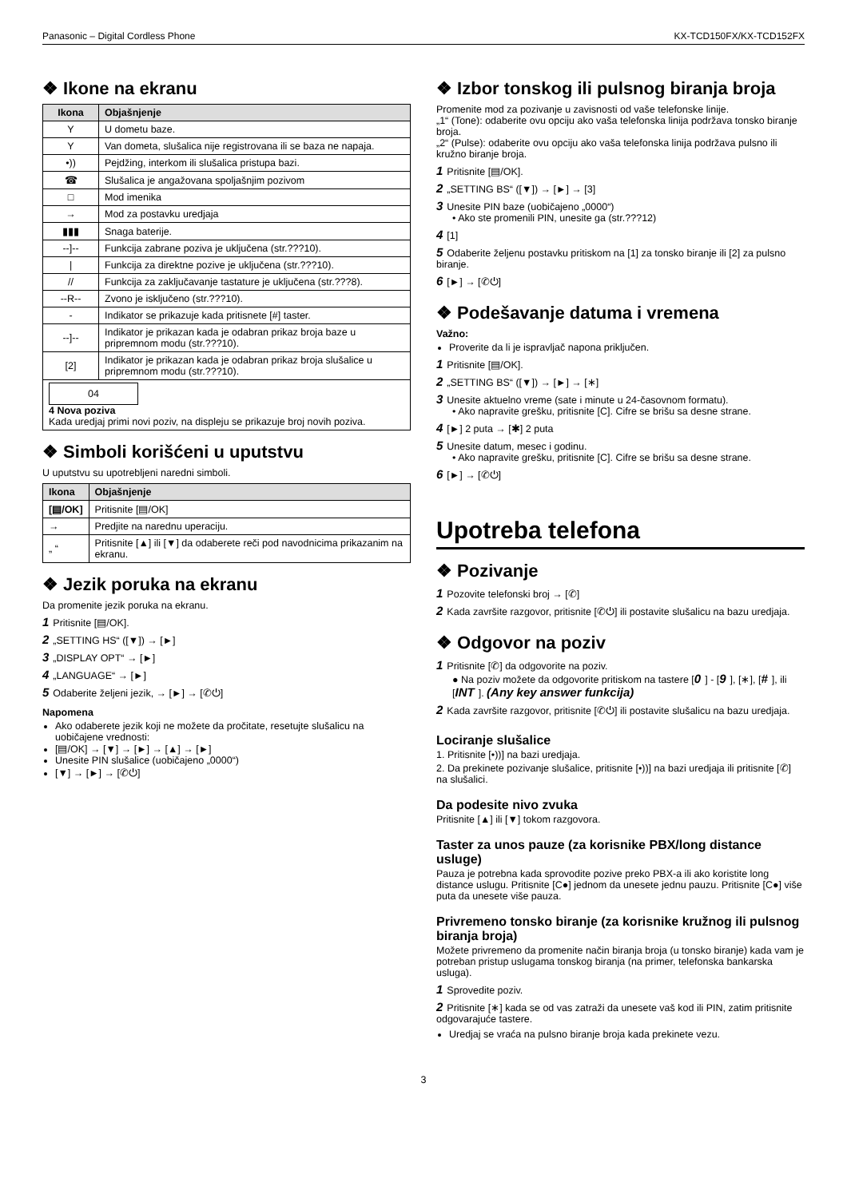Panasonic – Digital Cordless Phone KX-TCD150FX/KX-TCD152FX
❖ Ikone na ekranu
| Ikona | Objašnjenje |
| --- | --- |
| Y | U dometu baze. |
| Y | Van dometa, slušalica nije registrovana ili se baza ne napaja. |
| •)) | Pejdžing, interkom ili slušalica pristupa bazi. |
| ☎ | Slušalica je angažovana spoljašnjim pozivom |
| □ | Mod imenika |
| → | Mod za postavku uredjaja |
| ▮▮▮ | Snaga baterije. |
| --]-- | Funkcija zabrane poziva je uključena (str.???10). |
| / | Funkcija za direktne pozive je uključena (str.???10). |
| // | Funkcija za zaključavanje tastature je uključena (str.???8). |
| --R-- | Zvono je isključeno (str.???10). |
| - | Indikator se prikazuje kada pritisnete [#] taster. |
| --]-- | Indikator je prikazan kada je odabran prikaz broja baze u pripremnom modu (str.???10). |
| [2] | Indikator je prikazan kada je odabran prikaz broja slušalice u pripremnom modu (str.???10). |
| 04 4 Nova poziva Kada uredjaj primi novi poziv, na displeju se prikazuje broj novih poziva. | |
❖ Simboli korišćeni u uputstvu
U uputstvu su upotrebljeni naredni simboli.
| Ikona | Objašnjenje |
| --- | --- |
| [▤/OK] | Pritisnite [▤/OK] |
| → | Predjite na narednu uperaciju. |
| „ “ | Pritisnite [▲] ili [▼] da odaberete reči pod navodnicima prikazanim na ekranu. |
❖ Jezik poruka na ekranu
Da promenite jezik poruka na ekranu.
1 Pritisnite [▤/OK].
2 „SETTING HS“ ([▼]) → [►]
3 „DISPLAY OPT“ → [►]
4 „LANGUAGE“ → [►]
5 Odaberite željeni jezik, → [►] → [✆⏻]
Napomena
Ako odaberete jezik koji ne možete da pročitate, resetujte slušalicu na uobičajene vrednosti:
[▤/OK] → [▼] → [►] → [▲] → [►]
Unesite PIN slušalice (uobičajeno „0000“)
[▼] → [►] → [✆⏻]
❖ Izbor tonskog ili pulsnog biranja broja
Promenite mod za pozivanje u zavisnosti od vaše telefonske linije.
„1“ (Tone): odaberite ovu opciju ako vaša telefonska linija podržava tonsko biranje broja.
„2“ (Pulse): odaberite ovu opciju ako vaša telefonska linija podržava pulsno ili kružno biranje broja.
1 Pritisnite [▤/OK].
2 „SETTING BS“ ([▼]) → [►] → [3]
3 Unesite PIN baze (uobičajeno „0000“)
• Ako ste promenili PIN, unesite ga (str.???12)
4 [1]
5 Odaberite željenu postavku pritiskom na [1] za tonsko biranje ili [2] za pulsno biranje.
6 [►] → [✆⏻]
❖ Podešavanje datuma i vremena
Važno:
Proverite da li je ispravljač napona priključen.
1 Pritisnite [▤/OK].
2 „SETTING BS“ ([▼]) → [►] → [∗]
3 Unesite aktuelno vreme (sate i minute u 24-časovnom formatu).
• Ako napravite grešku, pritisnite [C]. Cifre se brišu sa desne strane.
4 [►] 2 puta → [✱] 2 puta
5 Unesite datum, mesec i godinu.
• Ako napravite grešku, pritisnite [C]. Cifre se brišu sa desne strane.
6 [►] → [✆⏻]
Upotreba telefona
❖ Pozivanje
1 Pozovite telefonski broj → [✆]
2 Kada završite razgovor, pritisnite [✆⏻] ili postavite slušalicu na bazu uredjaja.
❖ Odgovor na poziv
1 Pritisnite [✆] da odgovorite na poziv.
● Na poziv možete da odgovorite pritiskom na tastere [0] - [9], [∗], [#], ili [INT]. (Any key answer funkcija)
2 Kada završite razgovor, pritisnite [✆⏻] ili postavite slušalicu na bazu uredjaja.
Lociranje slušalice
1. Pritisnite [•))] na bazi uredjaja.
2. Da prekinete pozivanje slušalice, pritisnite [•))] na bazi uredjaja ili pritisnite [✆] na slušalici.
Da podesite nivo zvuka
Pritisnite [▲] ili [▼] tokom razgovora.
Taster za unos pauze (za korisnike PBX/long distance usluge)
Pauza je potrebna kada sprovodite pozive preko PBX-a ili ako koristite long distance uslugu. Pritisnite [C●] jednom da unesete jednu pauzu. Pritisnite [C●] više puta da unesete više pauza.
Privremeno tonsko biranje (za korisnike kružnog ili pulsnog biranja broja)
Možete privremeno da promenite način biranja broja (u tonsko biranje) kada vam je potreban pristup uslugama tonskog biranja (na primer, telefonska bankarska usluga).
1 Sprovedite poziv.
2 Pritisnite [∗] kada se od vas zatraži da unesete vaš kod ili PIN, zatim pritisnite odgovarajuće tastere.
Uredjaj se vraća na pulsno biranje broja kada prekinete vezu.
3